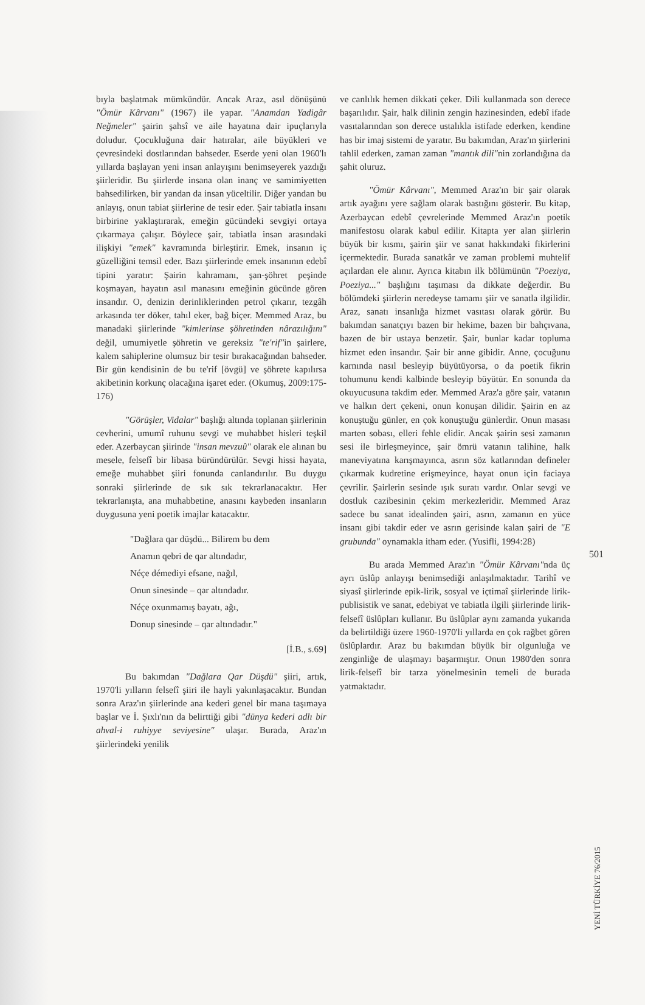bıyla başlatmak mümkündür. Ancak Araz, asıl dönüşünü "Ömür Kârvanı" (1967) ile yapar. "Anamdan Yadigâr Neğmeler" şairin şahsî ve aile hayatına dair ipuçlarıyla doludur. Çocukluğuna dair hatıralar, aile büyükleri ve çevresindeki dostlarından bahseder. Eserde yeni olan 1960'lı yıllarda başlayan yeni insan anlayışını benimseyerek yazdığı şiirleridir. Bu şiirlerde insana olan inanç ve samimiyetten bahsedilirken, bir yandan da insan yüceltilir. Diğer yandan bu anlayış, onun tabiat şiirlerine de tesir eder. Şair tabiatla insanı birbirine yaklaştırarak, emeğin gücündeki sevgiyi ortaya çıkarmaya çalışır. Böylece şair, tabiatla insan arasındaki ilişkiyi "emek" kavramında birleştirir. Emek, insanın iç güzelliğini temsil eder. Bazı şiirlerinde emek insanının edebî tipini yaratır: Şairin kahramanı, şan-şöhret peşinde koşmayan, hayatın asıl manasını emeğinin gücünde gören insandır. O, denizin derinliklerinden petrol çıkarır, tezgâh arkasında ter döker, tahıl eker, bağ biçer. Memmed Araz, bu manadaki şiirlerinde "kimlerinse şöhretinden nârazılığını" değil, umumiyetle şöhretin ve gereksiz "te'rif"in şairlere, kalem sahiplerine olumsuz bir tesir bırakacağından bahseder. Bir gün kendisinin de bu te'rif [övgü] ve şöhrete kapılırsa akibetinin korkunç olacağına işaret eder. (Okumuş, 2009:175-176)
"Görüşler, Vidalar" başlığı altında toplanan şiirlerinin cevherini, umumî ruhunu sevgi ve muhabbet hisleri teşkil eder. Azerbaycan şiirinde "insan mevzuû" olarak ele alınan bu mesele, felsefî bir libasa büründürülür. Sevgi hissi hayata, emeğe muhabbet şiiri fonunda canlandırılır. Bu duygu sonraki şiirlerinde de sık sık tekrarlanacaktır. Her tekrarlanışta, ana muhabbetine, anasını kaybeden insanların duygusuna yeni poetik imajlar katacaktır.
"Dağlara qar düşdü... Bilirem bu dem
Anamın qebri de qar altındadır,
Néçe démediyi efsane, nağıl,
Onun sinesinde – qar altındadır.
Néçe oxunmamış bayatı, ağı,
Donup sinesinde – qar altındadır."
[İ.B., s.69]
Bu bakımdan "Dağlara Qar Düşdü" şiiri, artık, 1970'li yılların felsefî şiiri ile hayli yakınlaşacaktır. Bundan sonra Araz'ın şiirlerinde ana kederi genel bir mana taşımaya başlar ve İ. Şıxlı'nın da belirttiği gibi "dünya kederi adlı bir ahval-i ruhiyye seviyesine" ulaşır. Burada, Araz'ın şiirlerindeki yenilik
ve canlılık hemen dikkati çeker. Dili kullanmada son derece başarılıdır. Şair, halk dilinin zengin hazinesinden, edebî ifade vasıtalarından son derece ustalıkla istifade ederken, kendine has bir imaj sistemi de yaratır. Bu bakımdan, Araz'ın şiirlerini tahlil ederken, zaman zaman "mantık dili"nin zorlandığına da şahit oluruz.
"Ömür Kârvanı", Memmed Araz'ın bir şair olarak artık ayağını yere sağlam olarak bastığını gösterir. Bu kitap, Azerbaycan edebî çevrelerinde Memmed Araz'ın poetik manifestosu olarak kabul edilir. Kitapta yer alan şiirlerin büyük bir kısmı, şairin şiir ve sanat hakkındaki fikirlerini içermektedir. Burada sanatkâr ve zaman problemi muhtelif açılardan ele alınır. Ayrıca kitabın ilk bölümünün "Poeziya, Poeziya..." başlığını taşıması da dikkate değerdir. Bu bölümdeki şiirlerin neredeyse tamamı şiir ve sanatla ilgilidir. Araz, sanatı insanlığa hizmet vasıtası olarak görür. Bu bakımdan sanatçıyı bazen bir hekime, bazen bir bahçıvana, bazen de bir ustaya benzetir. Şair, bunlar kadar topluma hizmet eden insandır. Şair bir anne gibidir. Anne, çocuğunu karnında nasıl besleyip büyütüyorsa, o da poetik fikrin tohumunu kendi kalbinde besleyip büyütür. En sonunda da okuyucusuna takdim eder. Memmed Araz'a göre şair, vatanın ve halkın dert çekeni, onun konuşan dilidir. Şairin en az konuştuğu günler, en çok konuştuğu günlerdir. Onun masası marten sobası, elleri fehle elidir. Ancak şairin sesi zamanın sesi ile birleşmeyince, şair ömrü vatanın talihine, halk maneviyatına karışmayınca, asrın söz katlarından defineler çıkarmak kudretine erişmeyince, hayat onun için faciaya çevrilir. Şairlerin sesinde ışık suratı vardır. Onlar sevgi ve dostluk cazibesinin çekim merkezleridir. Memmed Araz sadece bu sanat idealinden şairi, asrın, zamanın en yüce insanı gibi takdir eder ve asrın gerisinde kalan şairi de "E grubunda" oynamakla itham eder. (Yusifli, 1994:28)
Bu arada Memmed Araz'ın "Ömür Kârvanı"nda üç ayrı üslûp anlayışı benimsediği anlaşılmaktadır. Tarihî ve siyasî şiirlerinde epik-lirik, sosyal ve içtimaî şiirlerinde lirik-publisistik ve sanat, edebiyat ve tabiatla ilgili şiirlerinde lirik-felsefî üslûpları kullanır. Bu üslûplar aynı zamanda yukarıda da belirtildiği üzere 1960-1970'li yıllarda en çok rağbet gören üslûplardır. Araz bu bakımdan büyük bir olgunluğa ve zenginliğe de ulaşmayı başarmıştır. Onun 1980'den sonra lirik-felsefî bir tarza yönelmesinin temeli de burada yatmaktadır.
501
YENİ TÜRKİYE 76/2015